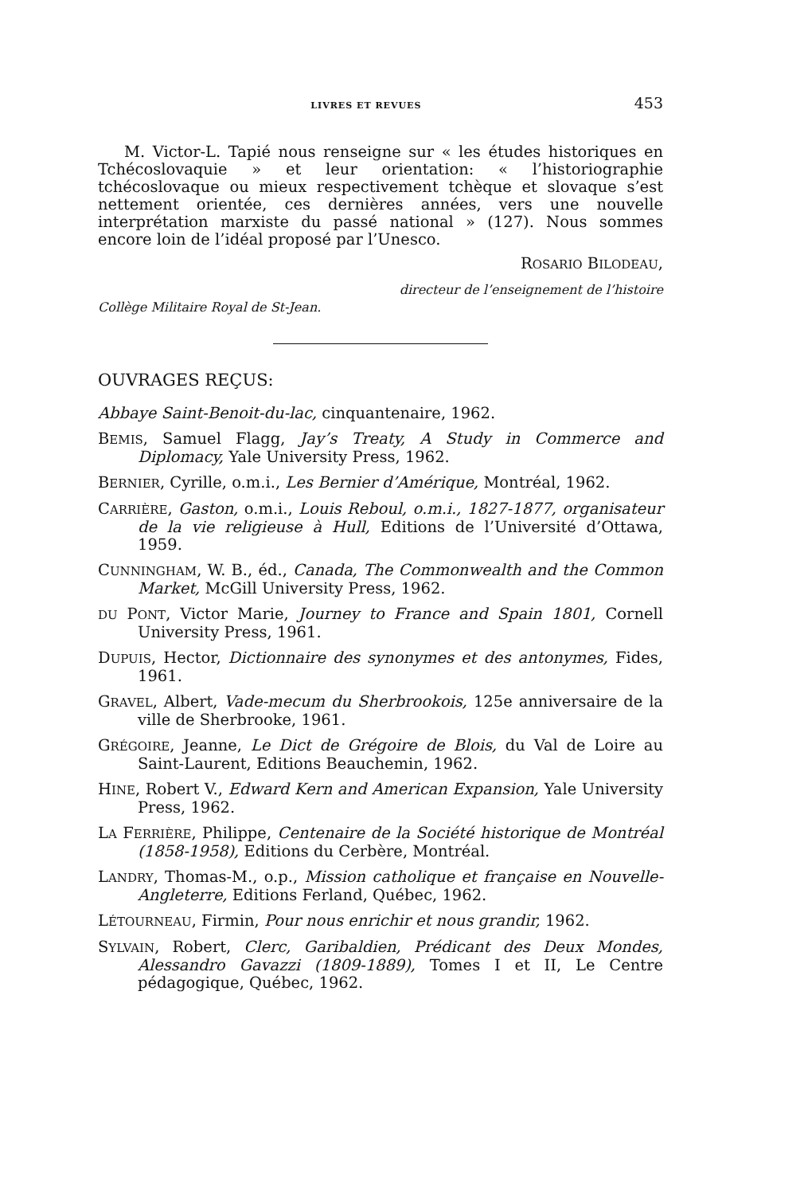LIVRES ET REVUES 453
M. Victor-L. Tapié nous renseigne sur « les études historiques en Tchécoslovaquie » et leur orientation: « l’historiographie tchécoslovaque ou mieux respectivement tchèque et slovaque s’est nettement orientée, ces dernières années, vers une nouvelle interprétation marxiste du passé national » (127). Nous sommes encore loin de l’idéal proposé par l’Unesco.
ROSARIO BILODEAU,
directeur de l’enseignement de l’histoire
Collège Militaire Royal de St-Jean.
OUVRAGES REÇUS:
Abbaye Saint-Benoit-du-lac, cinquantenaire, 1962.
BEMIS, Samuel Flagg, Jay’s Treaty, A Study in Commerce and Diplomacy, Yale University Press, 1962.
BERNIER, Cyrille, o.m.i., Les Bernier d’Amérique, Montréal, 1962.
CARRIÈRE, Gaston, o.m.i., Louis Reboul, o.m.i., 1827-1877, organisateur de la vie religieuse à Hull, Editions de l’Université d’Ottawa, 1959.
CUNNINGHAM, W. B., éd., Canada, The Commonwealth and the Common Market, McGill University Press, 1962.
DU PONT, Victor Marie, Journey to France and Spain 1801, Cornell University Press, 1961.
DUPUIS, Hector, Dictionnaire des synonymes et des antonymes, Fides, 1961.
GRAVEL, Albert, Vade-mecum du Sherbrookois, 125e anniversaire de la ville de Sherbrooke, 1961.
GRÉGOIRE, Jeanne, Le Dict de Grégoire de Blois, du Val de Loire au Saint-Laurent, Editions Beauchemin, 1962.
HINE, Robert V., Edward Kern and American Expansion, Yale University Press, 1962.
LA FERRIÈRE, Philippe, Centenaire de la Société historique de Montréal (1858-1958), Editions du Cerbère, Montréal.
LANDRY, Thomas-M., o.p., Mission catholique et française en Nouvelle-Angleterre, Editions Ferland, Québec, 1962.
LÉTOURNEAU, Firmin, Pour nous enrichir et nous grandir, 1962.
SYLVAIN, Robert, Clerc, Garibaldien, Prédicant des Deux Mondes, Alessandro Gavazzi (1809-1889), Tomes I et II, Le Centre pédagogique, Québec, 1962.